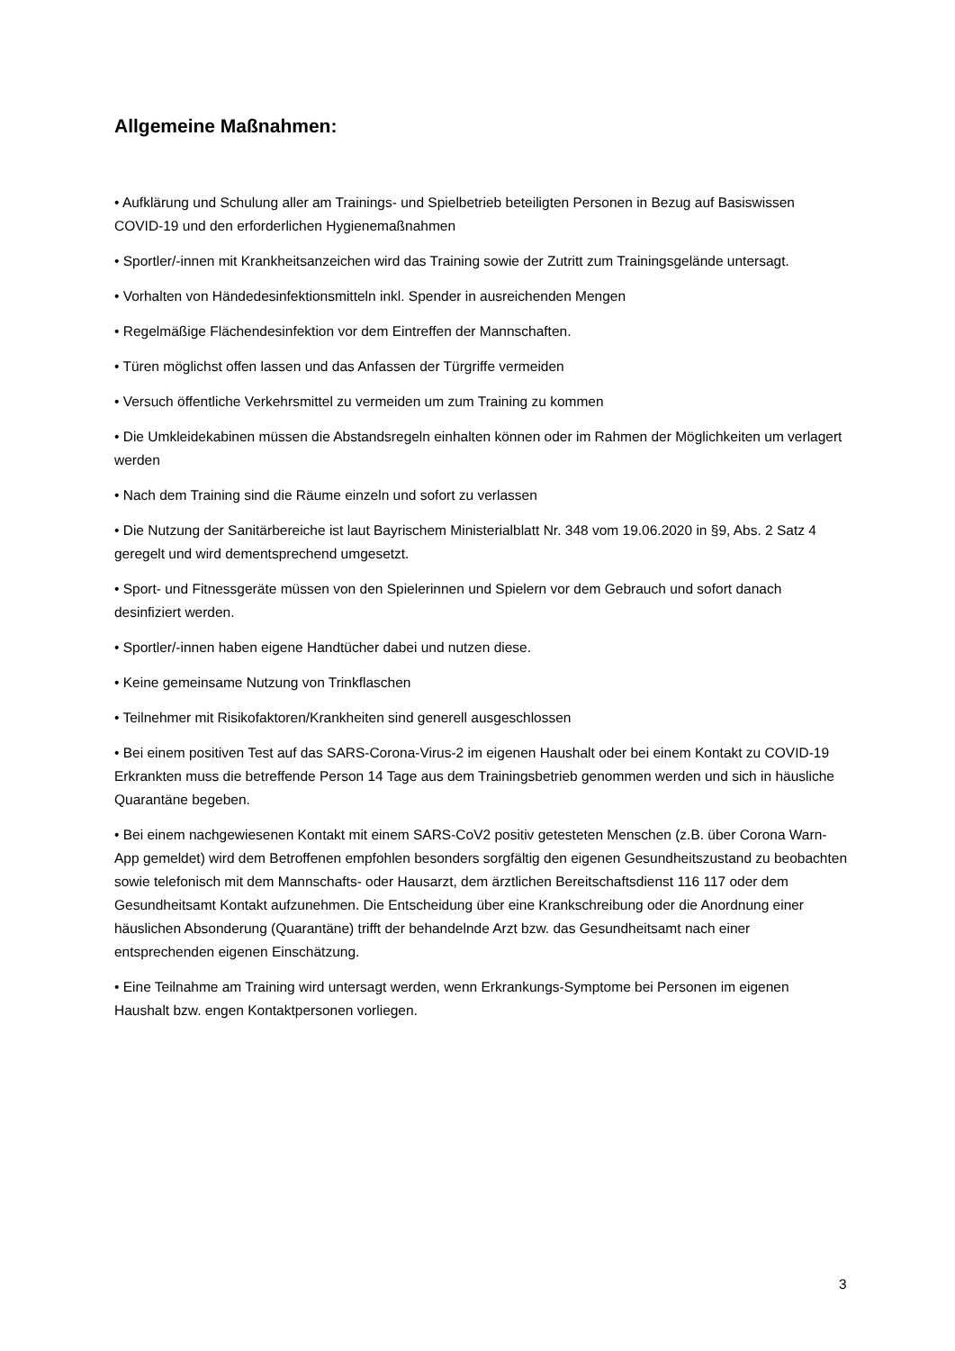Allgemeine Maßnahmen:
• Aufklärung und Schulung aller am Trainings- und Spielbetrieb beteiligten Personen in Bezug auf Basiswissen COVID-19 und den erforderlichen Hygienemaßnahmen
• Sportler/-innen mit Krankheitsanzeichen wird das Training sowie der Zutritt zum Trainingsgelände untersagt.
• Vorhalten von Händedesinfektionsmitteln inkl. Spender in ausreichenden Mengen
• Regelmäßige Flächendesinfektion vor dem Eintreffen der Mannschaften.
• Türen möglichst offen lassen und das Anfassen der Türgriffe vermeiden
• Versuch öffentliche Verkehrsmittel zu vermeiden um zum Training zu kommen
• Die Umkleidekabinen müssen die Abstandsregeln einhalten können oder im Rahmen der Möglichkeiten um verlagert werden
• Nach dem Training sind die Räume einzeln und sofort zu verlassen
• Die Nutzung der Sanitärbereiche ist laut Bayrischem Ministerialblatt Nr. 348 vom 19.06.2020 in §9, Abs. 2 Satz 4 geregelt und wird dementsprechend umgesetzt.
• Sport- und Fitnessgeräte müssen von den Spielerinnen und Spielern vor dem Gebrauch und sofort danach desinfiziert werden.
• Sportler/-innen haben eigene Handtücher dabei und nutzen diese.
• Keine gemeinsame Nutzung von Trinkflaschen
• Teilnehmer mit Risikofaktoren/Krankheiten sind generell ausgeschlossen
• Bei einem positiven Test auf das SARS-Corona-Virus-2 im eigenen Haushalt oder bei einem Kontakt zu COVID-19 Erkrankten muss die betreffende Person 14 Tage aus dem Trainingsbetrieb genommen werden und sich in häusliche Quarantäne begeben.
• Bei einem nachgewiesenen Kontakt mit einem SARS-CoV2 positiv getesteten Menschen (z.B. über Corona Warn-App gemeldet) wird dem Betroffenen empfohlen besonders sorgfältig den eigenen Gesundheitszustand zu beobachten sowie telefonisch mit dem Mannschafts- oder Hausarzt, dem ärztlichen Bereitschaftsdienst 116 117 oder dem Gesundheitsamt Kontakt aufzunehmen. Die Entscheidung über eine Krankschreibung oder die Anordnung einer häuslichen Absonderung (Quarantäne) trifft der behandelnde Arzt bzw. das Gesundheitsamt nach einer entsprechenden eigenen Einschätzung.
• Eine Teilnahme am Training wird untersagt werden, wenn Erkrankungs-Symptome bei Personen im eigenen Haushalt bzw. engen Kontaktpersonen vorliegen.
3